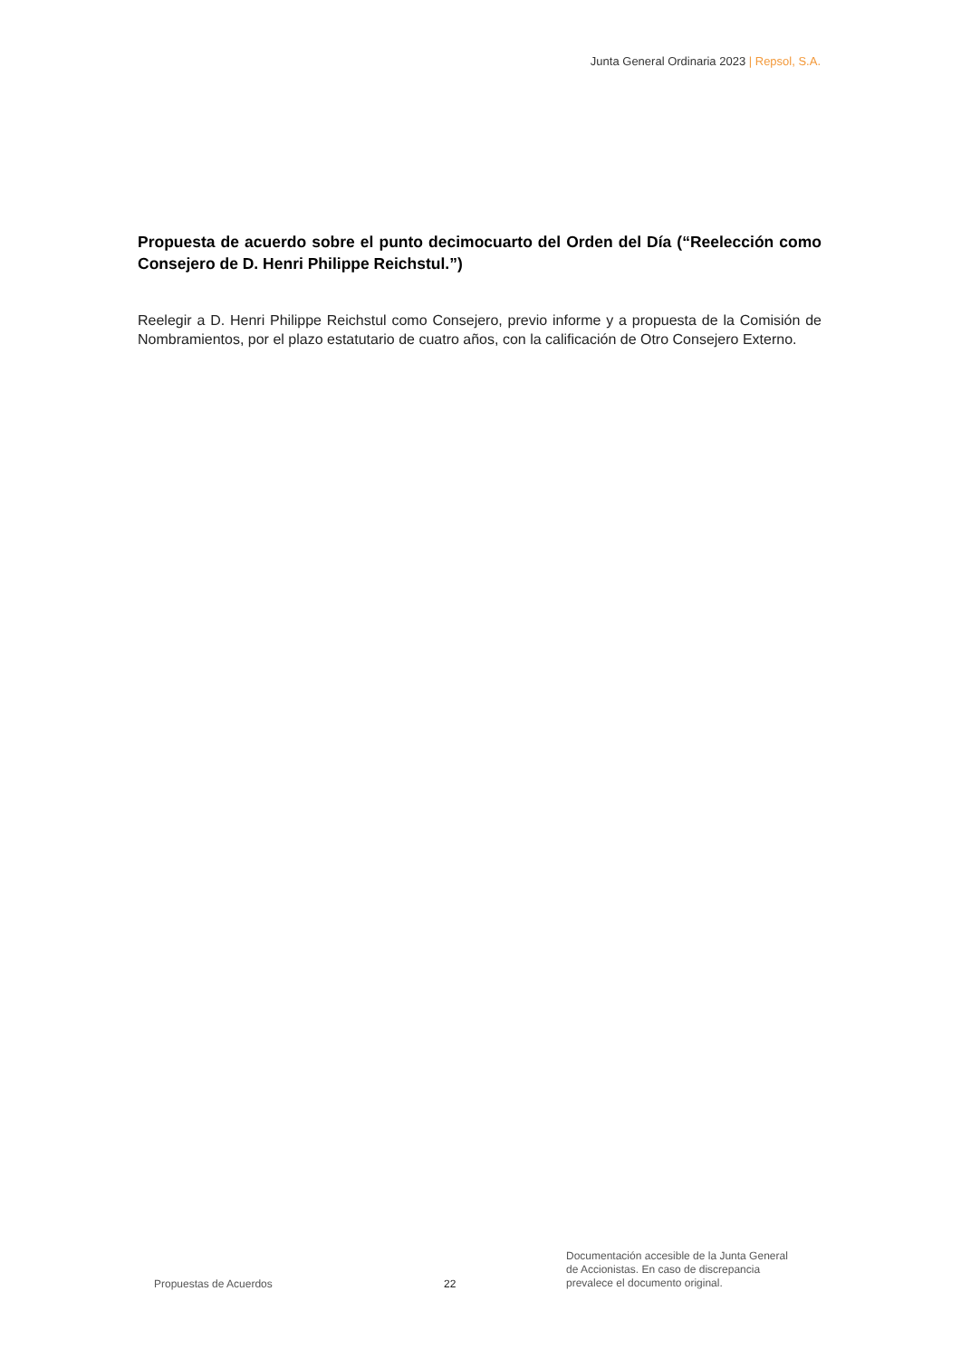Junta General Ordinaria 2023 | Repsol, S.A.
Propuesta de acuerdo sobre el punto decimocuarto del Orden del Día (“Reelección como Consejero de D. Henri Philippe Reichstul.”)
Reelegir a D. Henri Philippe Reichstul como Consejero, previo informe y a propuesta de la Comisión de Nombramientos, por el plazo estatutario de cuatro años, con la calificación de Otro Consejero Externo.
Propuestas de Acuerdos
22
Documentación accesible de la Junta General
de Accionistas. En caso de discrepancia
prevalece el documento original.